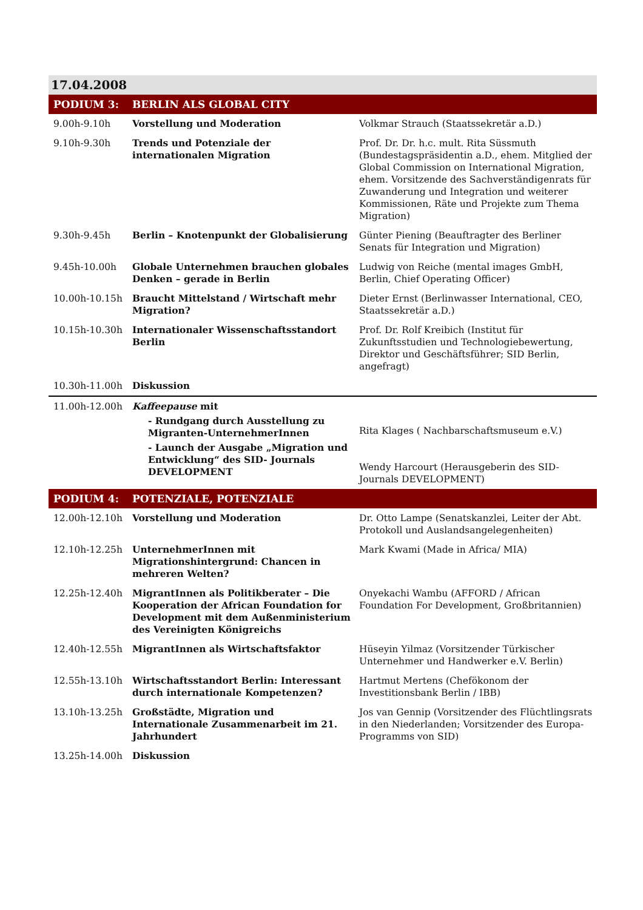| 17.04.2008 | | |
| PODIUM 3: | BERLIN ALS GLOBAL CITY | |
| 9.00h-9.10h | Vorstellung und Moderation | Volkmar Strauch (Staatssekretär a.D.) |
| 9.10h-9.30h | Trends und Potenziale der internationalen Migration | Prof. Dr. Dr. h.c. mult. Rita Süssmuth (Bundestagspräsidentin a.D., ehem. Mitglied der Global Commission on International Migration, ehem. Vorsitzende des Sachverständigenrats für Zuwanderung und Integration und weiterer Kommissionen, Räte und Projekte zum Thema Migration) |
| 9.30h-9.45h | Berlin – Knotenpunkt der Globalisierung | Günter Piening (Beauftragter des Berliner Senats für Integration und Migration) |
| 9.45h-10.00h | Globale Unternehmen brauchen globales Denken – gerade in Berlin | Ludwig von Reiche (mental images GmbH, Berlin, Chief Operating Officer) |
| 10.00h-10.15h | Braucht Mittelstand / Wirtschaft mehr Migration? | Dieter Ernst (Berlinwasser International, CEO, Staatssekretär a.D.) |
| 10.15h-10.30h | Internationaler Wissenschaftsstandort Berlin | Prof. Dr. Rolf Kreibich (Institut für Zukunftsstudien und Technologiebewertung, Direktor und Geschäftsführer; SID Berlin, angefragt) |
| 10.30h-11.00h | Diskussion | |
| 11.00h-12.00h | Kaffeepause mit - Rundgang durch Ausstellung zu Migranten-UnternehmerInnen - Launch der Ausgabe „Migration und Entwicklung“ des SID- Journals DEVELOPMENT | Rita Klages ( Nachbarschaftsmuseum e.V.) Wendy Harcourt (Herausgeberin des SID- Journals DEVELOPMENT) |
| PODIUM 4: | POTENZIALE, POTENZIALE | |
| 12.00h-12.10h | Vorstellung und Moderation | Dr. Otto Lampe (Senatskanzlei, Leiter der Abt. Protokoll und Auslandsangelegenheiten) |
| 12.10h-12.25h | UnternehmerInnen mit Migrationshintergrund: Chancen in mehreren Welten? | Mark Kwami (Made in Africa/ MIA) |
| 12.25h-12.40h | MigrantInnen als Politikberater – Die Kooperation der African Foundation for Development mit dem Außenministerium des Vereinigten Königreichs | Onyekachi Wambu (AFFORD / African Foundation For Development, Großbritannien) |
| 12.40h-12.55h | MigrantInnen als Wirtschaftsfaktor | Hüseyin Yilmaz (Vorsitzender Türkischer Unternehmer und Handwerker e.V. Berlin) |
| 12.55h-13.10h | Wirtschaftsstandort Berlin: Interessant durch internationale Kompetenzen? | Hartmut Mertens (Chefökonom der Investitionsbank Berlin / IBB) |
| 13.10h-13.25h | Großstädte, Migration und Internationale Zusammenarbeit im 21. Jahrhundert | Jos van Gennip (Vorsitzender des Flüchtlingsrats in den Niederlanden; Vorsitzender des Europa-Programms von SID) |
| 13.25h-14.00h | Diskussion | |